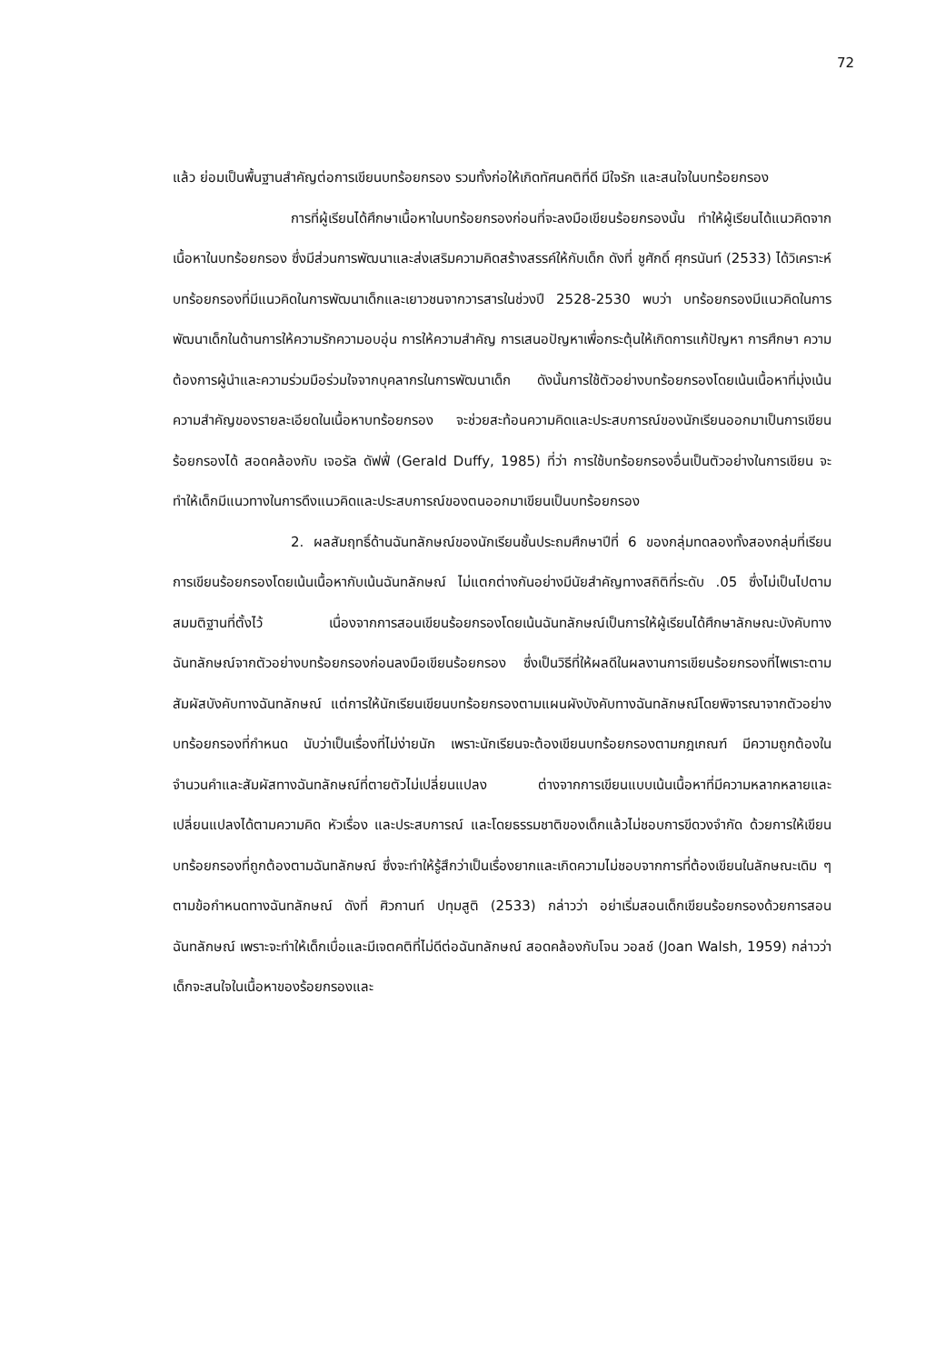72
แล้ว ย่อมเป็นพื้นฐานสำคัญต่อการเขียนบทร้อยกรอง รวมทั้งก่อให้เกิดทัศนคติที่ดี มีใจรัก และสนใจในบทร้อยกรอง
การที่ผู้เรียนได้ศึกษาเนื้อหาในบทร้อยกรองก่อนที่จะลงมือเขียนร้อยกรองนั้น ทำให้ผู้เรียนได้แนวคิดจากเนื้อหาในบทร้อยกรอง ซึ่งมีส่วนการพัฒนาและส่งเสริมความคิดสร้างสรรค์ให้กับเด็ก ดังที่ ชูศักดิ์ ศุกรนันท์ (2533) ได้วิเคราะห์บทร้อยกรองที่มีแนวคิดในการพัฒนาเด็กและเยาวชนจากวารสารในช่วงปี 2528-2530 พบว่า บทร้อยกรองมีแนวคิดในการพัฒนาเด็กในด้านการให้ความรักความอบอุ่น การให้ความสำคัญ การเสนอปัญหาเพื่อกระตุ้นให้เกิดการแก้ปัญหา การศึกษา ความต้องการผู้นำและความร่วมมือร่วมใจจากบุคลากรในการพัฒนาเด็ก ดังนั้นการใช้ตัวอย่างบทร้อยกรองโดยเน้นเนื้อหาที่มุ่งเน้นความสำคัญของรายละเอียดในเนื้อหาบทร้อยกรอง จะช่วยสะท้อนความคิดและประสบการณ์ของนักเรียนออกมาเป็นการเขียนร้อยกรองได้ สอดคล้องกับ เจอรัล ดัฟฟี่ (Gerald Duffy, 1985) ที่ว่า การใช้บทร้อยกรองอื่นเป็นตัวอย่างในการเขียน จะทำให้เด็กมีแนวทางในการดึงแนวคิดและประสบการณ์ของตนออกมาเขียนเป็นบทร้อยกรอง
2. ผลสัมฤทธิ์ด้านฉันทลักษณ์ของนักเรียนชั้นประถมศึกษาปีที่ 6 ของกลุ่มทดลองทั้งสองกลุ่มที่เรียนการเขียนร้อยกรองโดยเน้นเนื้อหากับเน้นฉันทลักษณ์ ไม่แตกต่างกันอย่างมีนัยสำคัญทางสถิติที่ระดับ .05 ซึ่งไม่เป็นไปตามสมมติฐานที่ตั้งไว้ เนื่องจากการสอนเขียนร้อยกรองโดยเน้นฉันทลักษณ์เป็นการให้ผู้เรียนได้ศึกษาลักษณะบังคับทางฉันทลักษณ์จากตัวอย่างบทร้อยกรองก่อนลงมือเขียนร้อยกรอง ซึ่งเป็นวิธีที่ให้ผลดีในผลงานการเขียนร้อยกรองที่ไพเราะตามสัมผัสบังคับทางฉันทลักษณ์ แต่การให้นักเรียนเขียนบทร้อยกรองตามแผนผังบังคับทางฉันทลักษณ์โดยพิจารณาจากตัวอย่างบทร้อยกรองที่กำหนด นับว่าเป็นเรื่องที่ไม่ง่ายนัก เพราะนักเรียนจะต้องเขียนบทร้อยกรองตามกฎเกณฑ์ มีความถูกต้องในจำนวนคำและสัมผัสทางฉันทลักษณ์ที่ตายตัวไม่เปลี่ยนแปลง ต่างจากการเขียนแบบเน้นเนื้อหาที่มีความหลากหลายและเปลี่ยนแปลงได้ตามความคิด หัวเรื่อง และประสบการณ์ และโดยธรรมชาติของเด็กแล้วไม่ชอบการขีดวงจำกัด ด้วยการให้เขียนบทร้อยกรองที่ถูกต้องตามฉันทลักษณ์ ซึ่งจะทำให้รู้สึกว่าเป็นเรื่องยากและเกิดความไม่ชอบจากการที่ต้องเขียนในลักษณะเดิม ๆ ตามข้อกำหนดทางฉันทลักษณ์ ดังที่ ศิวกานท์ ปทุมสูติ (2533) กล่าวว่า อย่าเริ่มสอนเด็กเขียนร้อยกรองด้วยการสอนฉันทลักษณ์ เพราะจะทำให้เด็กเบื่อและมีเจตคติที่ไม่ดีต่อฉันทลักษณ์ สอดคล้องกับโจน วอลช์ (Joan Walsh, 1959) กล่าวว่า เด็กจะสนใจในเนื้อหาของร้อยกรองและ